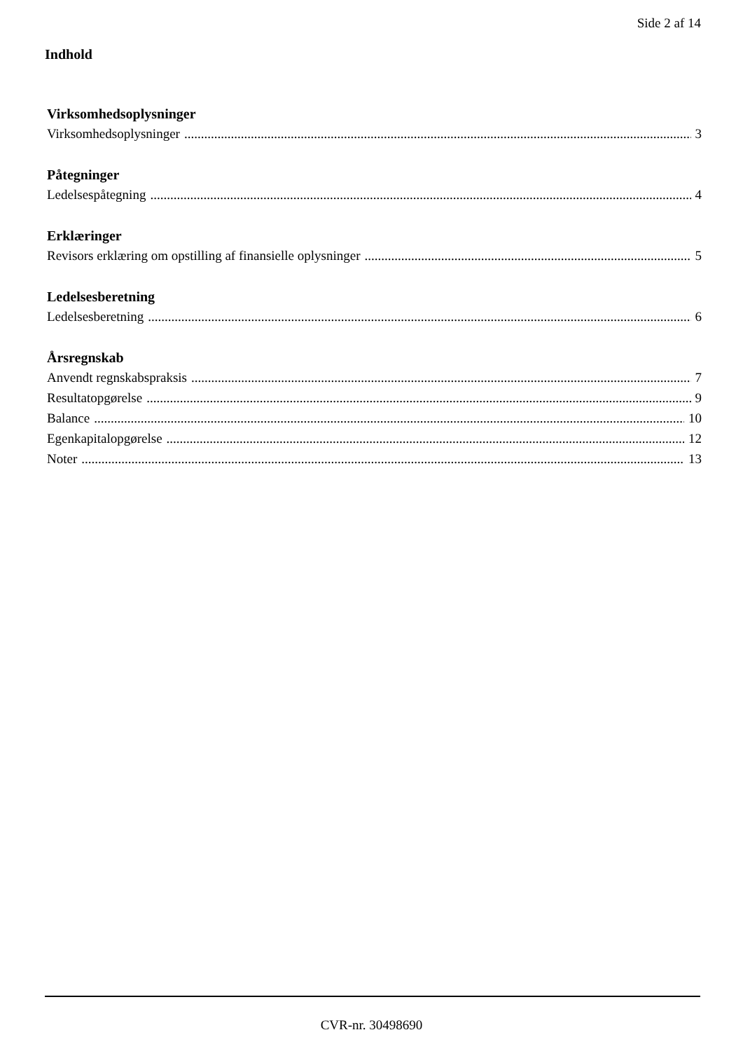Side 2 af 14
Indhold
Virksomhedsoplysninger
Virksomhedsoplysninger 3
Påtegninger
Ledelsespåtegning 4
Erklæringer
Revisors erklæring om opstilling af finansielle oplysninger 5
Ledelsesberetning
Ledelsesberetning 6
Årsregnskab
Anvendt regnskabspraksis 7
Resultatopgørelse 9
Balance 10
Egenkapitalopgørelse 12
Noter 13
CVR-nr. 30498690